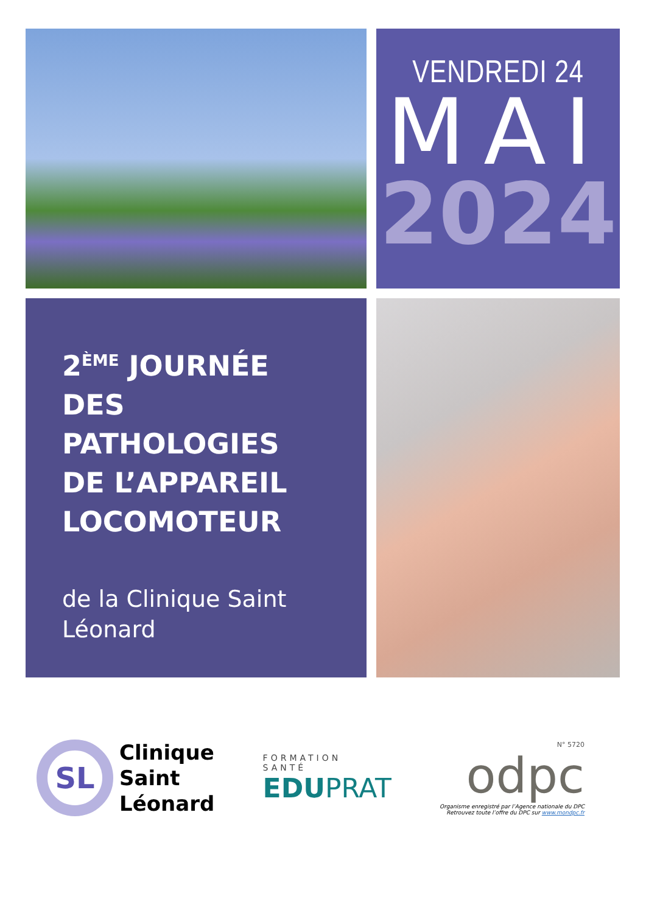VENDREDI 24
MAI
2024
2<sup>ÈME</sup> JOURNÉE
DES
PATHOLOGIES
DE L’APPAREIL
LOCOMOTEUR
de la Clinique Saint Léonard
SL
Clinique
Saint
Léonard
FORMATION
SANTÉ
EDUPRAT
N° 5720
odpc
Organisme enregistré par l’Agence nationale du DPC
Retrouvez toute l’offre du DPC sur www.mondpc.fr